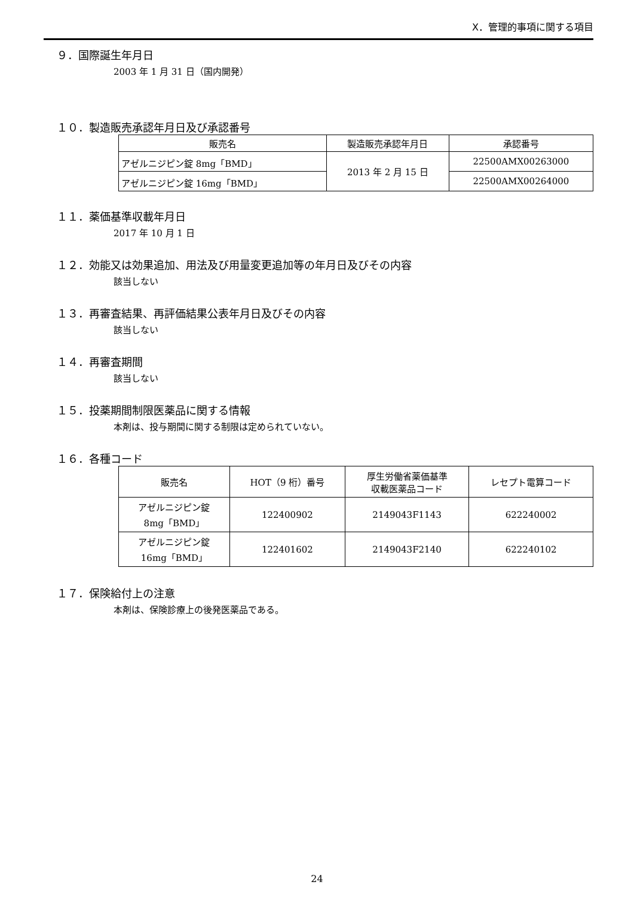X．管理的事項に関する項目
９．国際誕生年月日
2003 年 1 月 31 日（国内開発）
１０．製造販売承認年月日及び承認番号
| 販売名 | 製造販売承認年月日 | 承認番号 |
| --- | --- | --- |
| アゼルニジピン錠 8mg「BMD」 | 2013 年 2 月 15 日 | 22500AMX00263000 |
| アゼルニジピン錠 16mg「BMD」 | | 22500AMX00264000 |
１１．薬価基準収載年月日
2017 年 10 月 1 日
１２．効能又は効果追加、用法及び用量変更追加等の年月日及びその内容
該当しない
１３．再審査結果、再評価結果公表年月日及びその内容
該当しない
１４．再審査期間
該当しない
１５．投薬期間制限医薬品に関する情報
本剤は、投与期間に関する制限は定められていない。
１６．各種コード
| 販売名 | HOT（9 桁）番号 | 厚生労働省薬価基準 収載医薬品コード | レセプト電算コード |
| --- | --- | --- | --- |
| アゼルニジピン錠 8mg「BMD」 | 122400902 | 2149043F1143 | 622240002 |
| アゼルニジピン錠 16mg「BMD」 | 122401602 | 2149043F2140 | 622240102 |
１７．保険給付上の注意
本剤は、保険診療上の後発医薬品である。
24